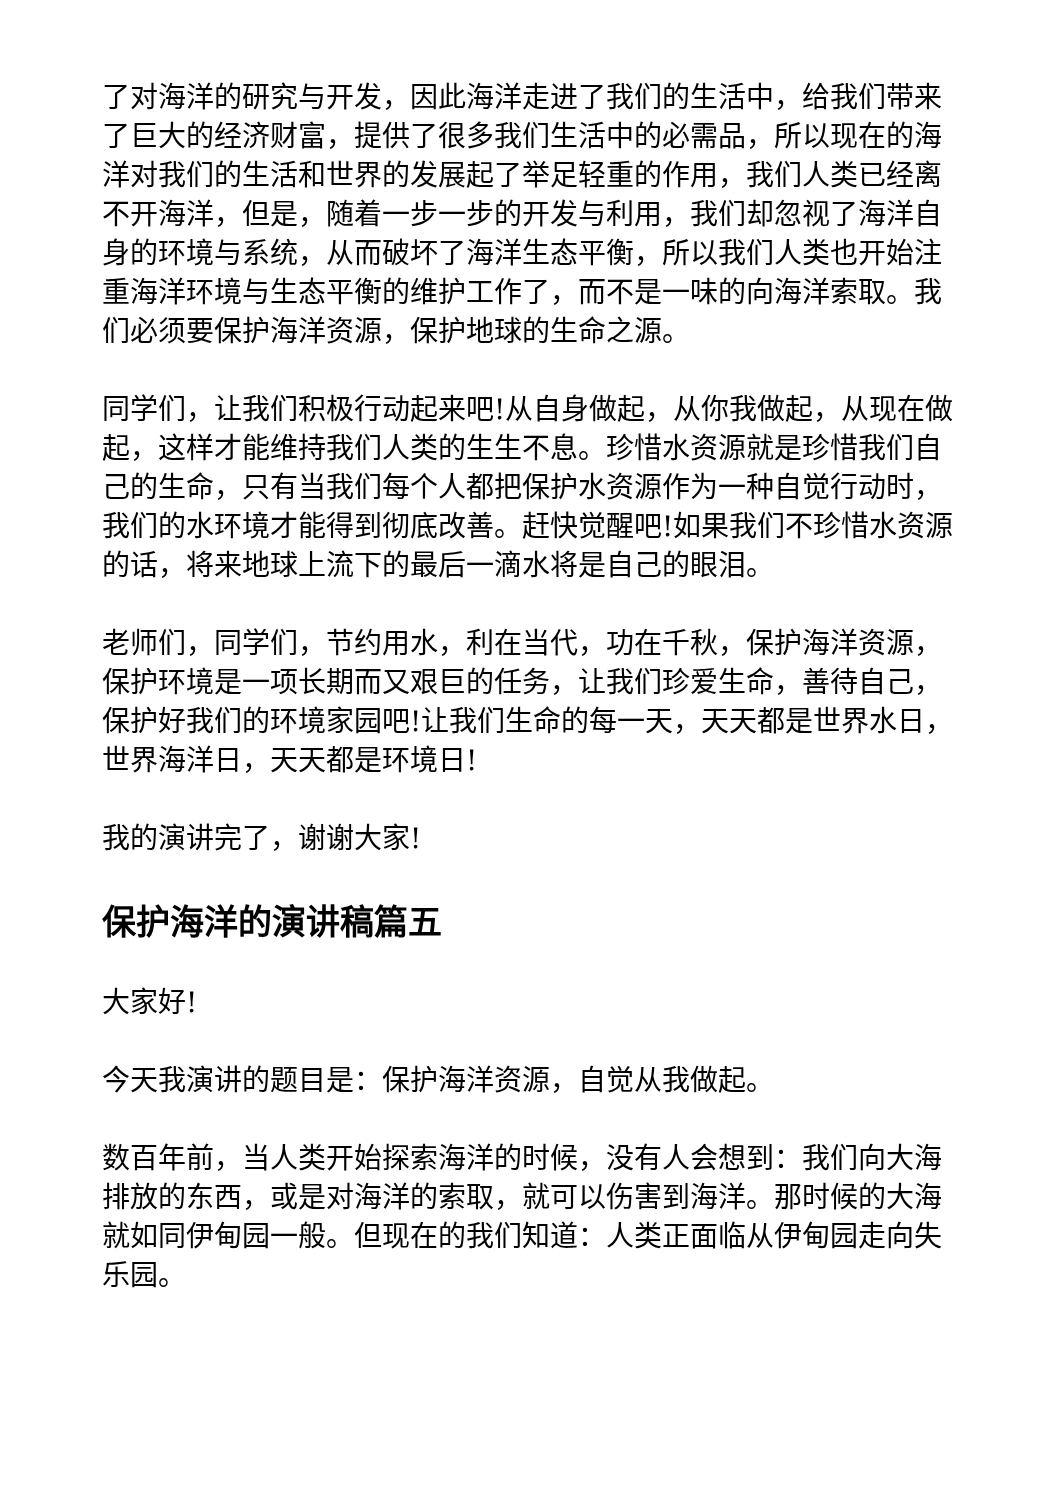了对海洋的研究与开发，因此海洋走进了我们的生活中，给我们带来了巨大的经济财富，提供了很多我们生活中的必需品，所以现在的海洋对我们的生活和世界的发展起了举足轻重的作用，我们人类已经离不开海洋，但是，随着一步一步的开发与利用，我们却忽视了海洋自身的环境与系统，从而破坏了海洋生态平衡，所以我们人类也开始注重海洋环境与生态平衡的维护工作了，而不是一味的向海洋索取。我们必须要保护海洋资源，保护地球的生命之源。
同学们，让我们积极行动起来吧!从自身做起，从你我做起，从现在做起，这样才能维持我们人类的生生不息。珍惜水资源就是珍惜我们自己的生命，只有当我们每个人都把保护水资源作为一种自觉行动时，我们的水环境才能得到彻底改善。赶快觉醒吧!如果我们不珍惜水资源的话，将来地球上流下的最后一滴水将是自己的眼泪。
老师们，同学们，节约用水，利在当代，功在千秋，保护海洋资源，保护环境是一项长期而又艰巨的任务，让我们珍爱生命，善待自己，保护好我们的环境家园吧!让我们生命的每一天，天天都是世界水日，世界海洋日，天天都是环境日!
我的演讲完了，谢谢大家!
保护海洋的演讲稿篇五
大家好!
今天我演讲的题目是：保护海洋资源，自觉从我做起。
数百年前，当人类开始探索海洋的时候，没有人会想到：我们向大海排放的东西，或是对海洋的索取，就可以伤害到海洋。那时候的大海就如同伊甸园一般。但现在的我们知道：人类正面临从伊甸园走向失乐园。